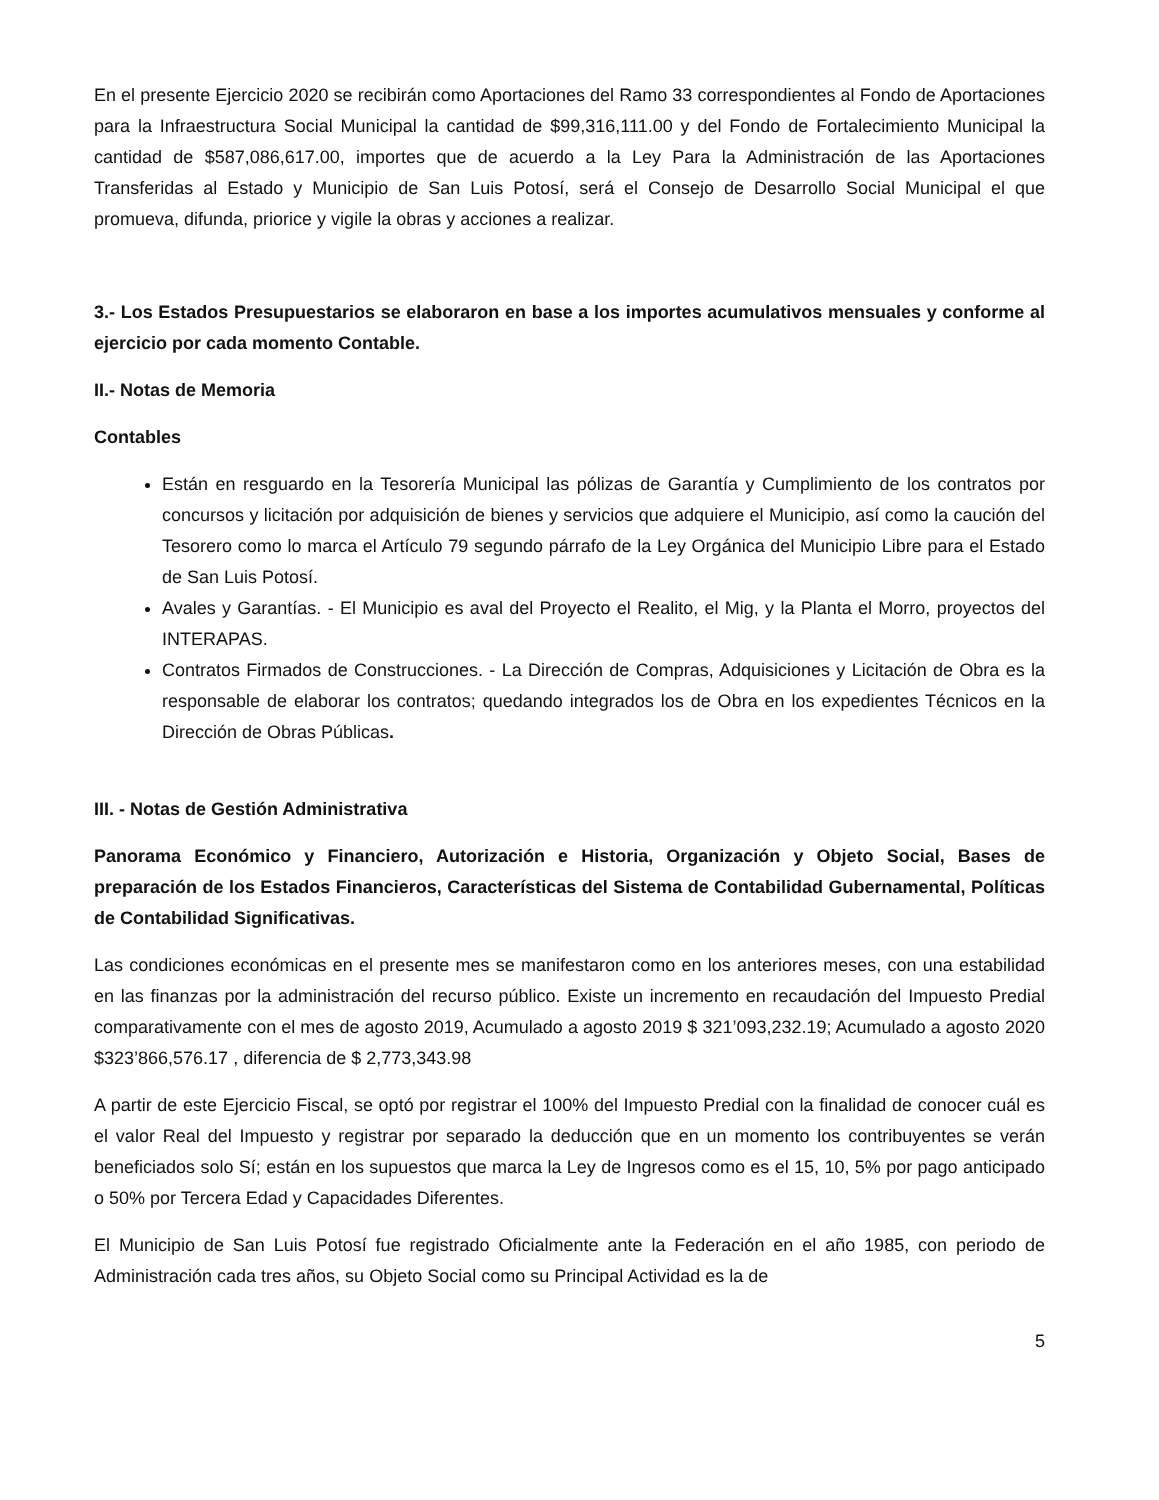En el presente Ejercicio 2020 se recibirán como Aportaciones del Ramo 33 correspondientes al Fondo de Aportaciones para la Infraestructura Social Municipal la cantidad de $99,316,111.00 y del Fondo de Fortalecimiento Municipal la cantidad de $587,086,617.00, importes que de acuerdo a la Ley Para la Administración de las Aportaciones Transferidas al Estado y Municipio de San Luis Potosí, será el Consejo de Desarrollo Social Municipal el que promueva, difunda, priorice y vigile la obras y acciones a realizar.
3.- Los Estados Presupuestarios se elaboraron en base a los importes acumulativos mensuales y conforme al ejercicio por cada momento Contable.
II.- Notas de Memoria
Contables
Están en resguardo en la Tesorería Municipal las pólizas de Garantía y Cumplimiento de los contratos por concursos y licitación por adquisición de bienes y servicios que adquiere el Municipio, así como la caución del Tesorero como lo marca el Artículo 79 segundo párrafo de la Ley Orgánica del Municipio Libre para el Estado de San Luis Potosí.
Avales y Garantías. - El Municipio es aval del Proyecto el Realito, el Mig, y la Planta el Morro, proyectos del INTERAPAS.
Contratos Firmados de Construcciones. - La Dirección de Compras, Adquisiciones y Licitación de Obra es la responsable de elaborar los contratos; quedando integrados los de Obra en los expedientes Técnicos en la Dirección de Obras Públicas.
III. - Notas de Gestión Administrativa
Panorama Económico y Financiero, Autorización e Historia, Organización y Objeto Social, Bases de preparación de los Estados Financieros, Características del Sistema de Contabilidad Gubernamental, Políticas de Contabilidad Significativas.
Las condiciones económicas en el presente mes se manifestaron como en los anteriores meses, con una estabilidad en las finanzas por la administración del recurso público. Existe un incremento en recaudación del Impuesto Predial comparativamente con el mes de agosto 2019, Acumulado a agosto 2019 $ 321’093,232.19; Acumulado a agosto 2020 $323’866,576.17 , diferencia de $ 2,773,343.98
A partir de este Ejercicio Fiscal, se optó por registrar el 100% del Impuesto Predial con la finalidad de conocer cuál es el valor Real del Impuesto y registrar por separado la deducción que en un momento los contribuyentes se verán beneficiados solo Sí; están en los supuestos que marca la Ley de Ingresos como es el 15, 10, 5% por pago anticipado o 50% por Tercera Edad y Capacidades Diferentes.
El Municipio de San Luis Potosí fue registrado Oficialmente ante la Federación en el año 1985, con periodo de Administración cada tres años, su Objeto Social como su Principal Actividad es la de
5